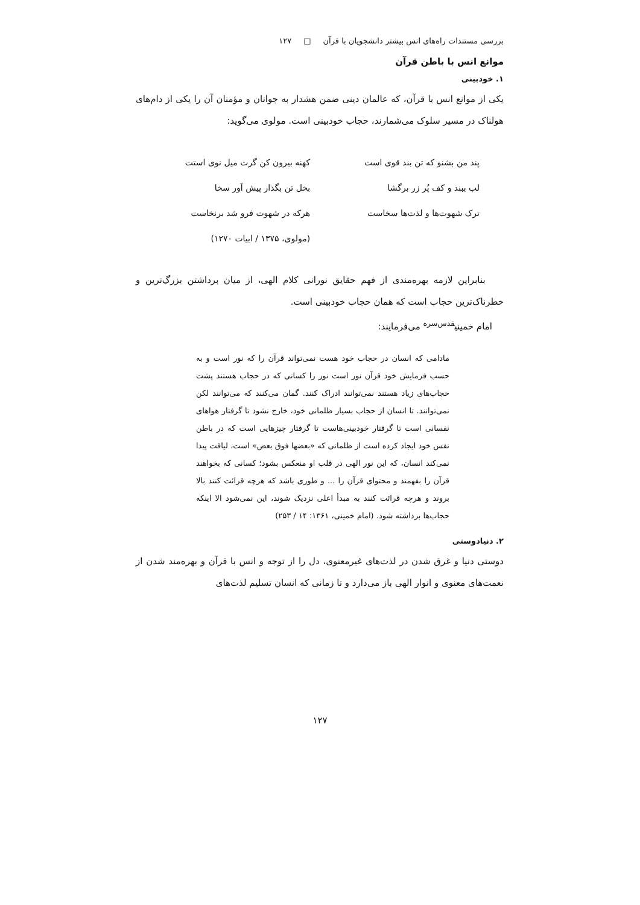بررسی مستندات راه‌های انس بیشتر دانشجویان با قرآن □ ۱۲۷
موانع انس با باطن قرآن
۱. خودبینی
یکی از موانع انس با قرآن، که عالمان دینی ضمن هشدار به جوانان و مؤمنان آن را یکی از دام‌های هولناک در مسیر سلوک می‌شمارند، حجاب خودبینی است. مولوی می‌گوید:
پند من بشنو که تن بند قوی است کهنه بیرون کن گرت میل نوی استت
لب ببند و کف پُر زر برگشا بخل تن بگذار پیش آور سخا
ترک شهوت‌ها و لذت‌ها سخاست هرکه در شهوت فرو شد برنخاست
(مولوی، ۱۳۷۵ / ابیات ۱۲۷۰)
بنابراین لازمه بهره‌مندی از فهم حقایق نورانی کلام الهی، از میان برداشتن بزرگ‌ترین و خطرناک‌ترین حجاب است که همان حجاب خودبینی است.
امام خمینی<sup>قدس‌سره</sup> می‌فرمایند:
مادامی که انسان در حجاب خود هست نمی‌تواند قرآن را که نور است و به حسب فرمایش خود قرآن نور است نور را کسانی که در حجاب هستند پشت حجاب‌های زیاد هستند نمی‌توانند ادراک کنند. گمان می‌کنند که می‌توانند لکن نمی‌توانند. تا انسان از حجاب بسیار ظلمانی خود، خارج نشود تا گرفتار هواهای نفسانی است تا گرفتار خودبینی‌هاست تا گرفتار چیزهایی است که در باطن نفس خود ایجاد کرده است از ظلماتی که «بعضها فوق بعض» است، لیاقت پیدا نمی‌کند انسان، که این نور الهی در قلب او منعکس بشود؛ کسانی که بخواهند قرآن را بفهمند و محتوای قرآن را ... و طوری باشد که هرچه قرائت کنند بالا بروند و هرچه قرائت کنند به مبدأ اعلی نزدیک شوند، این نمی‌شود الا اینکه حجاب‌ها برداشته شود. (امام خمینی، ۱۳۶۱: ۱۴ / ۲۵۳)
۲. دنیادوستی
دوستی دنیا و غرق شدن در لذت‌های غیرمعنوی، دل را از توجه و انس با قرآن و بهره‌مند شدن از نعمت‌های معنوی و انوار الهی باز می‌دارد و تا زمانی که انسان تسلیم لذت‌های
۱۲۷